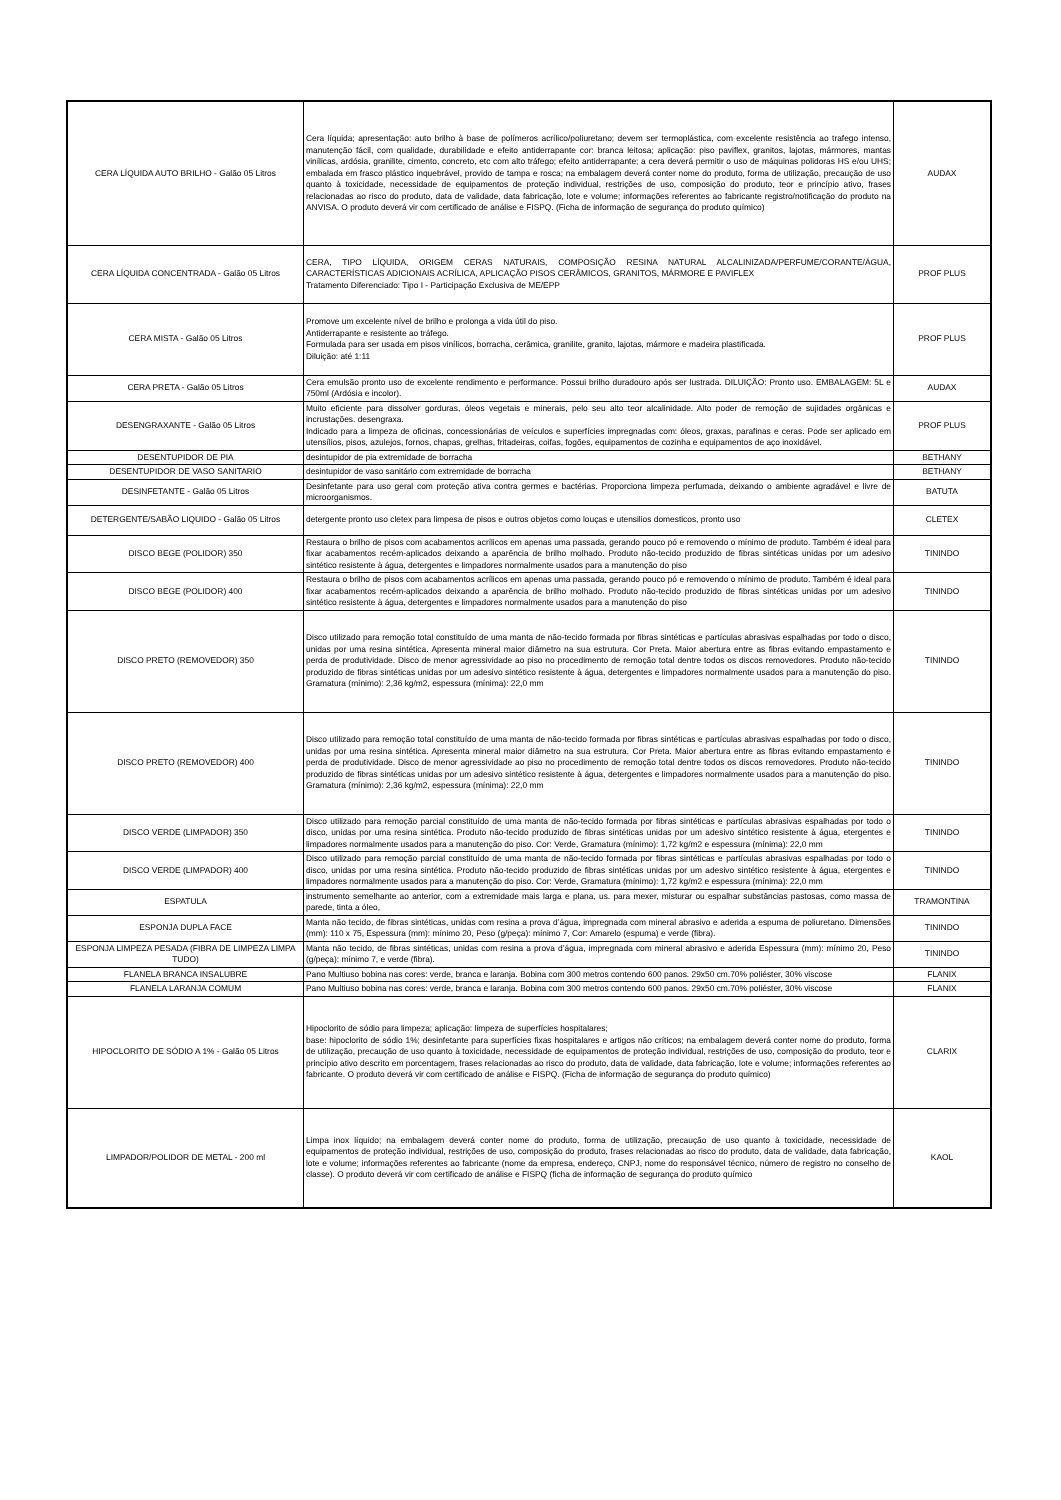| CERA LÍQUIDA AUTO BRILHO - Galão 05 Litros | Cera líquida; apresentação: auto brilho à base de polímeros acrílico/poliuretano; devem ser termoplástica, com excelente resistência ao trafego intenso, manutenção fácil, com qualidade, durabilidade e efeito antiderrapante cor: branca leitosa; aplicação: piso paviflex, granitos, lajotas, mármores, mantas vinílicas, ardósia, granilite, cimento, concreto, etc com alto tráfego; efeito antiderrapante; a cera deverá permitir o uso de máquinas polidoras HS e/ou UHS; embalada em frasco plástico inquebrável, provido de tampa e rosca; na embalagem deverá conter nome do produto, forma de utilização, precaução de uso quanto à toxicidade, necessidade de equipamentos de proteção individual, restrições de uso, composição do produto, teor e princípio ativo, frases relacionadas ao risco do produto, data de validade, data fabricação, lote e volume; informações referentes ao fabricante registro/notificação do produto na ANVISA. O produto deverá vir com certificado de análise e FISPQ. (Ficha de informação de segurança do produto químico) | AUDAX |
| CERA LÍQUIDA CONCENTRADA - Galão 05 Litros | CERA, TIPO LÍQUIDA, ORIGEM CERAS NATURAIS, COMPOSIÇÃO RESINA NATURAL ALCALINIZADA/PERFUME/CORANTE/ÁGUA, CARACTERÍSTICAS ADICIONAIS ACRÍLICA, APLICAÇÃO PISOS CERÂMICOS, GRANITOS, MÁRMORE E PAVIFLEX Tratamento Diferenciado: Tipo I - Participação Exclusiva de ME/EPP | PROF PLUS |
| CERA MISTA - Galão 05 Litros | Promove um excelente nível de brilho e prolonga a vida útil do piso. Antiderrapante e resistente ao tráfego. Formulada para ser usada em pisos vinílicos, borracha, cerâmica, granilite, granito, lajotas, mármore e madeira plastificada. Diluição: até 1:11 | PROF PLUS |
| CERA PRETA - Galão 05 Litros | Cera emulsão pronto uso de excelente rendimento e performance. Possui brilho duradouro após ser lustrada. DILUIÇÃO: Pronto uso. EMBALAGEM: 5L e 750ml (Ardósia e incolor). | AUDAX |
| DESENGRAXANTE - Galão 05 Litros | Muito eficiente para dissolver gorduras, óleos vegetais e minerais, pelo seu alto teor alcalinidade. Alto poder de remoção de sujidades orgânicas e incrustações. desengraxa. Indicado para a limpeza de oficinas, concessionárias de veículos e superfícies impregnadas com: óleos, graxas, parafinas e ceras. Pode ser aplicado em utensílios, pisos, azulejos, fornos, chapas, grelhas, fritadeiras, coifas, fogões, equipamentos de cozinha e equipamentos de aço inoxidável. | PROF PLUS |
| DESENTUPIDOR DE PIA | desintupidor de pia extremidade de borracha | BETHANY |
| DESENTUPIDOR DE VASO SANITARIO | desintupidor de vaso sanitário com extremidade de borracha | BETHANY |
| DESINFETANTE - Galão 05 Litros | Desinfetante para uso geral com proteção ativa contra germes e bactérias. Proporciona limpeza perfumada, deixando o ambiente agradável e livre de microorganismos. | BATUTA |
| DETERGENTE/SABÃO LIQUIDO - Galão 05 Litros | detergente pronto uso cletex para limpesa de pisos e outros objetos como louças e utensilios domesticos, pronto uso | CLETEX |
| DISCO BEGE (POLIDOR) 350 | Restaura o brilho de pisos com acabamentos acrílicos em apenas uma passada, gerando pouco pó e removendo o mínimo de produto. Também é ideal para fixar acabamentos recém-aplicados deixando a aparência de brilho molhado. Produto não-tecido produzido de fibras sintéticas unidas por um adesivo sintético resistente à água, detergentes e limpadores normalmente usados para a manutenção do piso | TININDO |
| DISCO BEGE (POLIDOR) 400 | Restaura o brilho de pisos com acabamentos acrílicos em apenas uma passada, gerando pouco pó e removendo o mínimo de produto. Também é ideal para fixar acabamentos recém-aplicados deixando a aparência de brilho molhado. Produto não-tecido produzido de fibras sintéticas unidas por um adesivo sintético resistente à água, detergentes e limpadores normalmente usados para a manutenção do piso | TININDO |
| DISCO PRETO (REMOVEDOR) 350 | Disco utilizado para remoção total constituído de uma manta de não-tecido formada por fibras sintéticas e partículas abrasivas espalhadas por todo o disco, unidas por uma resina sintética. Apresenta mineral maior diâmetro na sua estrutura. Cor Preta. Maior abertura entre as fibras evitando empastamento e perda de produtividade. Disco de menor agressividade ao piso no procedimento de remoção total dentre todos os discos removedores. Produto não-tecido produzido de fibras sintéticas unidas por um adesivo sintético resistente à água, detergentes e limpadores normalmente usados para a manutenção do piso. Gramatura (mínimo): 2,36 kg/m2, espessura (mínima): 22,0 mm | TININDO |
| DISCO PRETO (REMOVEDOR) 400 | Disco utilizado para remoção total constituído de uma manta de não-tecido formada por fibras sintéticas e partículas abrasivas espalhadas por todo o disco, unidas por uma resina sintética. Apresenta mineral maior diâmetro na sua estrutura. Cor Preta. Maior abertura entre as fibras evitando empastamento e perda de produtividade. Disco de menor agressividade ao piso no procedimento de remoção total dentre todos os discos removedores. Produto não-tecido produzido de fibras sintéticas unidas por um adesivo sintético resistente à água, detergentes e limpadores normalmente usados para a manutenção do piso. Gramatura (mínimo): 2,36 kg/m2, espessura (mínima): 22,0 mm | TININDO |
| DISCO VERDE (LIMPADOR) 350 | Disco utilizado para remoção parcial constituído de uma manta de não-tecido formada por fibras sintéticas e partículas abrasivas espalhadas por todo o disco, unidas por uma resina sintética. Produto não-tecido produzido de fibras sintéticas unidas por um adesivo sintético resistente à água, etergentes e limpadores normalmente usados para a manutenção do piso. Cor: Verde, Gramatura (mínimo): 1,72 kg/m2 e espessura (mínima): 22,0 mm | TININDO |
| DISCO VERDE (LIMPADOR) 400 | Disco utilizado para remoção parcial constituído de uma manta de não-tecido formada por fibras sintéticas e partículas abrasivas espalhadas por todo o disco, unidas por uma resina sintética. Produto não-tecido produzido de fibras sintéticas unidas por um adesivo sintético resistente à água, etergentes e limpadores normalmente usados para a manutenção do piso. Cor: Verde, Gramatura (mínimo): 1,72 kg/m2 e espessura (mínima): 22,0 mm | TININDO |
| ESPATULA | instrumento semelhante ao anterior, com a extremidade mais larga e plana, us. para mexer, misturar ou espalhar substâncias pastosas, como massa de parede, tinta a óleo, | TRAMONTINA |
| ESPONJA DUPLA FACE | Manta não tecido, de fibras sintéticas, unidas com resina a prova d’água, impregnada com mineral abrasivo e aderida a espuma de poliuretano. Dimensões (mm): 110 x 75, Espessura (mm): mínimo 20, Peso (g/peça): mínimo 7, Cor: Amarelo (espuma) e verde (fibra). | TININDO |
| ESPONJA LIMPEZA PESADA (FIBRA DE LIMPEZA LIMPA TUDO) | Manta não tecido, de fibras sintéticas, unidas com resina a prova d’água, impregnada com mineral abrasivo e aderida Espessura (mm): mínimo 20, Peso (g/peça): mínimo 7, e verde (fibra). | TININDO |
| FLANELA BRANCA INSALUBRE | Pano Multiuso bobina nas cores: verde, branca e laranja. Bobina com 300 metros contendo 600 panos. 29x50 cm.70% poliéster, 30% viscose | FLANIX |
| FLANELA LARANJA COMUM | Pano Multiuso bobina nas cores: verde, branca e laranja. Bobina com 300 metros contendo 600 panos. 29x50 cm.70% poliéster, 30% viscose | FLANIX |
| HIPOCLORITO DE SÓDIO A 1% - Galão 05 Litros | Hipoclorito de sódio para limpeza; aplicação: limpeza de superfícies hospitalares; base: hipoclorito de sódio 1%; desinfetante para superfícies fixas hospitalares e artigos não críticos; na embalagem deverá conter nome do produto, forma de utilização, precaução de uso quanto à toxicidade, necessidade de equipamentos de proteção individual, restrições de uso, composição do produto, teor e princípio ativo descrito em porcentagem, frases relacionadas ao risco do produto, data de validade, data fabricação, lote e volume; informações referentes ao fabricante. O produto deverá vir com certificado de análise e FISPQ. (Ficha de informação de segurança do produto químico) | CLARIX |
| LIMPADOR/POLIDOR DE METAL - 200 ml | Limpa inox líquido; na embalagem deverá conter nome do produto, forma de utilização, precaução de uso quanto à toxicidade, necessidade de equipamentos de proteção individual, restrições de uso, composição do produto, frases relacionadas ao risco do produto, data de validade, data fabricação, lote e volume; informações referentes ao fabricante (nome da empresa, endereço, CNPJ, nome do responsável técnico, número de registro no conselho de classe). O produto deverá vir com certificado de análise e FISPQ (ficha de informação de segurança do produto químico | KAOL |